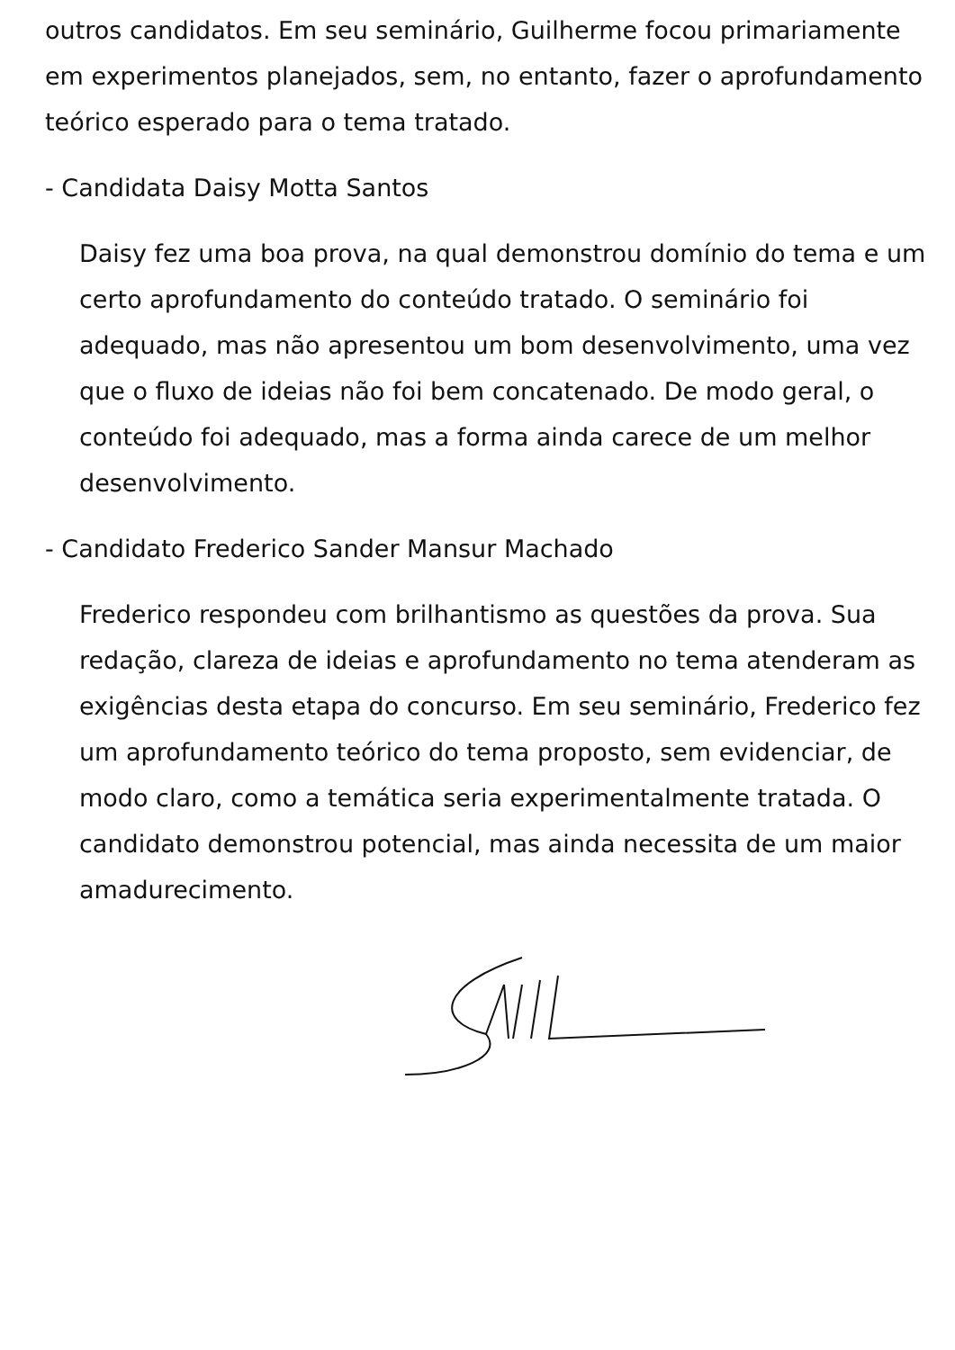outros candidatos. Em seu seminário, Guilherme focou primariamente em experimentos planejados, sem, no entanto, fazer o aprofundamento teórico esperado para o tema tratado.
- Candidata Daisy Motta Santos
Daisy fez uma boa prova, na qual demonstrou domínio do tema e um certo aprofundamento do conteúdo tratado. O seminário foi adequado, mas não apresentou um bom desenvolvimento, uma vez que o fluxo de ideias não foi bem concatenado. De modo geral, o conteúdo foi adequado, mas a forma ainda carece de um melhor desenvolvimento.
- Candidato Frederico Sander Mansur Machado
Frederico respondeu com brilhantismo as questões da prova. Sua redação, clareza de ideias e aprofundamento no tema atenderam as exigências desta etapa do concurso. Em seu seminário, Frederico fez um aprofundamento teórico do tema proposto, sem evidenciar, de modo claro, como a temática seria experimentalmente tratada. O candidato demonstrou potencial, mas ainda necessita de um maior amadurecimento.